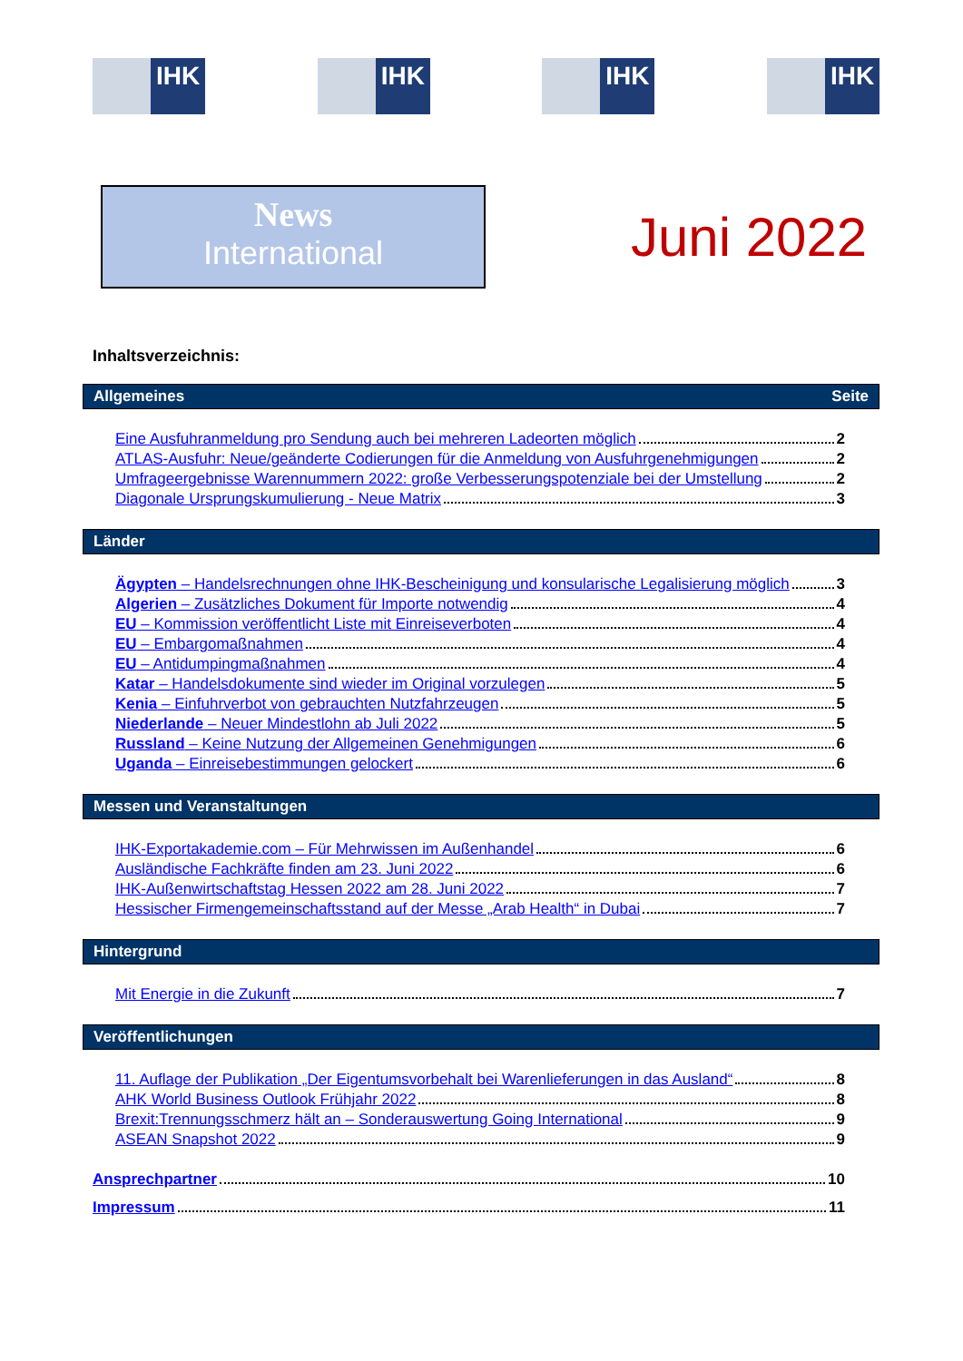IHK IHK IHK IHK
News
International
Juni 2022
Inhaltsverzeichnis:
Allgemeines Seite
Eine Ausfuhranmeldung pro Sendung auch bei mehreren Ladeorten möglich 2
ATLAS-Ausfuhr: Neue/geänderte Codierungen für die Anmeldung von Ausfuhrgenehmigungen 2
Umfrageergebnisse Warennummern 2022: große Verbesserungspotenziale bei der Umstellung 2
Diagonale Ursprungskumulierung - Neue Matrix 3
Länder
Ägypten – Handelsrechnungen ohne IHK-Bescheinigung und konsularische Legalisierung möglich 3
Algerien – Zusätzliches Dokument für Importe notwendig 4
EU – Kommission veröffentlicht Liste mit Einreiseverboten 4
EU – Embargomaßnahmen 4
EU – Antidumpingmaßnahmen 4
Katar – Handelsdokumente sind wieder im Original vorzulegen 5
Kenia – Einfuhrverbot von gebrauchten Nutzfahrzeugen 5
Niederlande – Neuer Mindestlohn ab Juli 2022 5
Russland – Keine Nutzung der Allgemeinen Genehmigungen 6
Uganda – Einreisebestimmungen gelockert 6
Messen und Veranstaltungen
IHK-Exportakademie.com – Für Mehrwissen im Außenhandel 6
Ausländische Fachkräfte finden am 23. Juni 2022 6
IHK-Außenwirtschaftstag Hessen 2022 am 28. Juni 2022 7
Hessischer Firmengemeinschaftsstand auf der Messe „Arab Health“ in Dubai 7
Hintergrund
Mit Energie in die Zukunft 7
Veröffentlichungen
11. Auflage der Publikation „Der Eigentumsvorbehalt bei Warenlieferungen in das Ausland“ 8
AHK World Business Outlook Frühjahr 2022 8
Brexit:Trennungsschmerz hält an – Sonderauswertung Going International 9
ASEAN Snapshot 2022 9
Ansprechpartner 10
Impressum 11